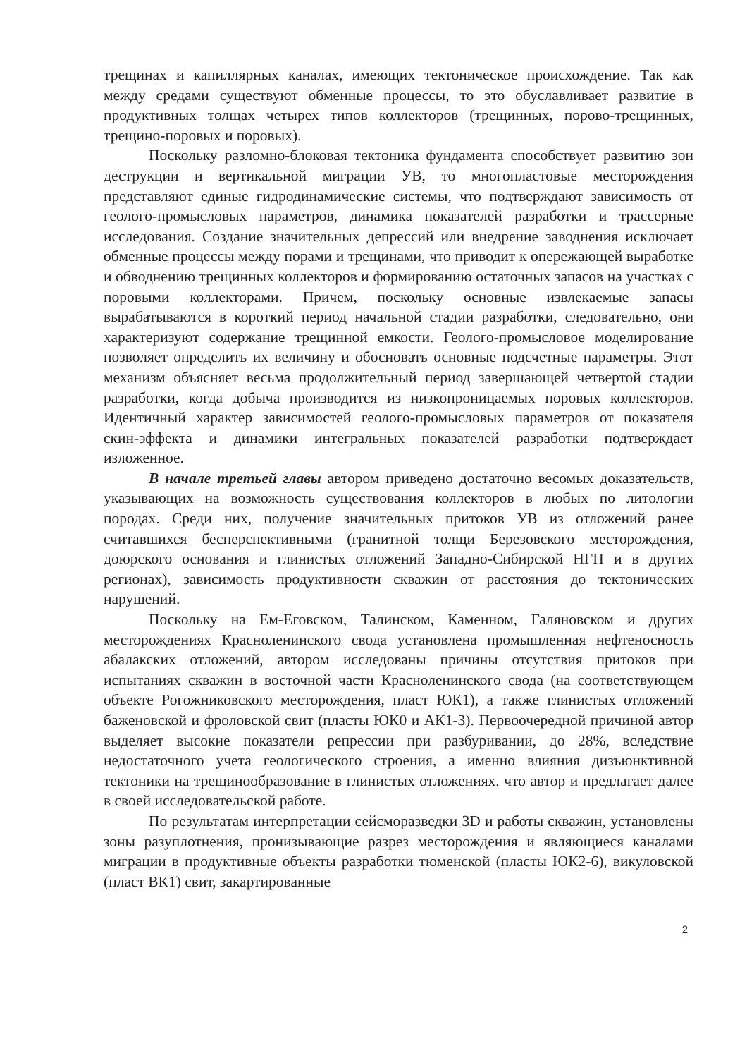трещинах и капиллярных каналах, имеющих тектоническое происхождение. Так как между средами существуют обменные процессы, то это обуславливает развитие в продуктивных толщах четырех типов коллекторов (трещинных, порово-трещинных, трещино-поровых и поровых).
Поскольку разломно-блоковая тектоника фундамента способствует развитию зон деструкции и вертикальной миграции УВ, то многопластовые месторождения представляют единые гидродинамические системы, что подтверждают зависимость от геолого-промысловых параметров, динамика показателей разработки и трассерные исследования. Создание значительных депрессий или внедрение заводнения исключает обменные процессы между порами и трещинами, что приводит к опережающей выработке и обводнению трещинных коллекторов и формированию остаточных запасов на участках с поровыми коллекторами. Причем, поскольку основные извлекаемые запасы вырабатываются в короткий период начальной стадии разработки, следовательно, они характеризуют содержание трещинной емкости. Геолого-промысловое моделирование позволяет определить их величину и обосновать основные подсчетные параметры. Этот механизм объясняет весьма продолжительный период завершающей четвертой стадии разработки, когда добыча производится из низкопроницаемых поровых коллекторов. Идентичный характер зависимостей геолого-промысловых параметров от показателя скин-эффекта и динамики интегральных показателей разработки подтверждает изложенное.
В начале третьей главы автором приведено достаточно весомых доказательств, указывающих на возможность существования коллекторов в любых по литологии породах. Среди них, получение значительных притоков УВ из отложений ранее считавшихся бесперспективными (гранитной толщи Березовского месторождения, доюрского основания и глинистых отложений Западно-Сибирской НГП и в других регионах), зависимость продуктивности скважин от расстояния до тектонических нарушений.
Поскольку на Ем-Еговском, Талинском, Каменном, Галяновском и других месторождениях Красноленинского свода установлена промышленная нефтеносность абалакских отложений, автором исследованы причины отсутствия притоков при испытаниях скважин в восточной части Красноленинского свода (на соответствующем объекте Рогожниковского месторождения, пласт ЮК1), а также глинистых отложений баженовской и фроловской свит (пласты ЮК0 и АК1-3). Первоочередной причиной автор выделяет высокие показатели репрессии при разбуривании, до 28%, вследствие недостаточного учета геологического строения, а именно влияния дизъюнктивной тектоники на трещинообразование в глинистых отложениях. что автор и предлагает далее в своей исследовательской работе.
По результатам интерпретации сейсморазведки 3D и работы скважин, установлены зоны разуплотнения, пронизывающие разрез месторождения и являющиеся каналами миграции в продуктивные объекты разработки тюменской (пласты ЮК2-6), викуловской (пласт ВК1) свит, закартированные
2